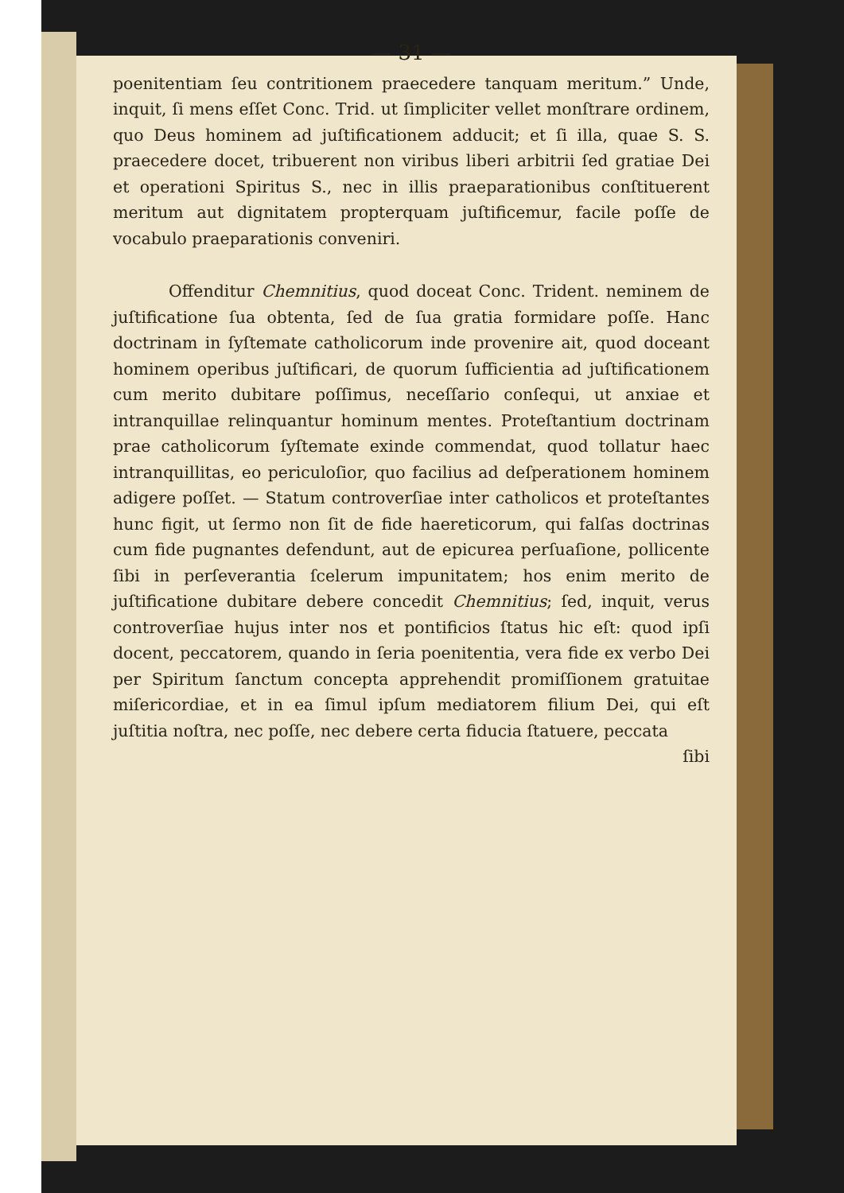— 31 —
poenitentiam ſeu contritionem praecedere tanquam meritum.” Unde, inquit, ſi mens eſſet Conc. Trid. ut ſimpliciter vellet monſtrare ordinem, quo Deus hominem ad juſtificationem adducit; et ſi illa, quae S. S. praecedere docet, tribuerent non viribus liberi arbitrii ſed gratiae Dei et operationi Spiritus S., nec in illis praeparationibus conſtituerent meritum aut dignitatem propterquam juſtificemur, facile poſſe de vocabulo praeparationis conveniri.
Offenditur Chemnitius, quod doceat Conc. Trident. neminem de juſtificatione ſua obtenta, ſed de ſua gratia formidare poſſe. Hanc doctrinam in ſyſtemate catholicorum inde provenire ait, quod doceant hominem operibus juſtificari, de quorum ſufficientia ad juſtificationem cum merito dubitare poſſimus, neceſſario conſequi, ut anxiae et intranquillae relinquantur hominum mentes. Proteſtantium doctrinam prae catholicorum ſyſtemate exinde commendat, quod tollatur haec intranquillitas, eo periculoſior, quo facilius ad deſperationem hominem adigere poſſet. — Statum controverſiae inter catholicos et proteſtantes hunc figit, ut ſermo non ſit de fide haereticorum, qui falſas doctrinas cum fide pugnantes defendunt, aut de epicurea perſuaſione, pollicente ſibi in perſeverantia ſcelerum impunitatem; hos enim merito de juſtificatione dubitare debere concedit Chemnitius; ſed, inquit, verus controverſiae hujus inter nos et pontificios ſtatus hic eſt: quod ipſi docent, peccatorem, quando in ſeria poenitentia, vera fide ex verbo Dei per Spiritum ſanctum concepta apprehendit promiſſionem gratuitae miſericordiae, et in ea ſimul ipſum mediatorem filium Dei, qui eſt juſtitia noſtra, nec poſſe, nec debere certa fiducia ſtatuere, peccata
ſibi